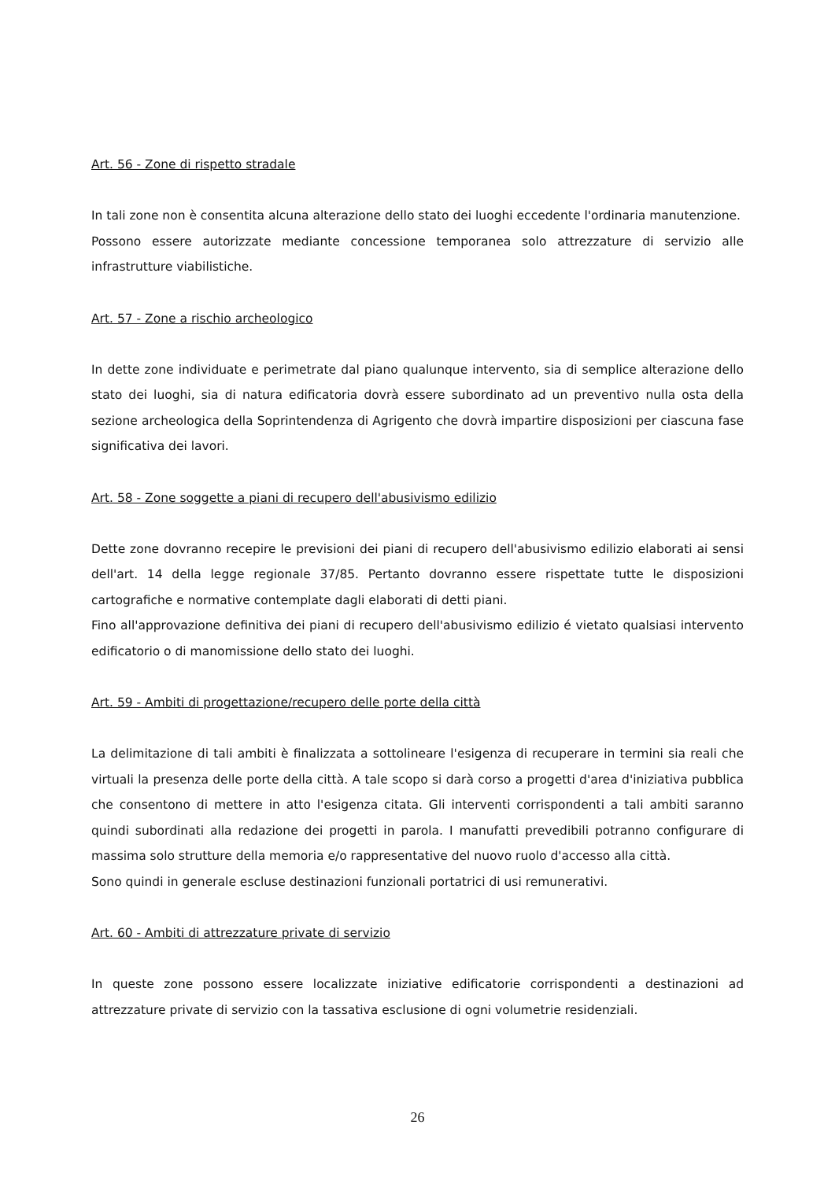Art. 56 - Zone di rispetto stradale
In tali zone non è consentita alcuna alterazione dello stato dei luoghi eccedente l'ordinaria manutenzione.
Possono essere autorizzate mediante concessione temporanea solo attrezzature di servizio alle infrastrutture viabilistiche.
Art. 57 - Zone a rischio archeologico
In dette zone individuate e perimetrate dal piano qualunque intervento, sia di semplice alterazione dello stato dei luoghi, sia di natura edificatoria dovrà essere subordinato ad un preventivo nulla osta della sezione archeologica della Soprintendenza di Agrigento che dovrà impartire disposizioni per ciascuna fase significativa dei lavori.
Art. 58 - Zone soggette a piani di recupero dell'abusivismo edilizio
Dette zone dovranno recepire le previsioni dei piani di recupero dell'abusivismo edilizio elaborati ai sensi dell'art. 14 della legge regionale 37/85. Pertanto dovranno essere rispettate tutte le disposizioni cartografiche e normative contemplate dagli elaborati di detti piani.
Fino all'approvazione definitiva dei piani di recupero dell'abusivismo edilizio é vietato qualsiasi intervento edificatorio o di manomissione dello stato dei luoghi.
Art. 59 - Ambiti di progettazione/recupero delle porte della città
La delimitazione di tali ambiti è finalizzata a sottolineare l'esigenza di recuperare in termini sia reali che virtuali la presenza delle porte della città. A tale scopo si darà corso a progetti d'area d'iniziativa pubblica che consentono di mettere in atto l'esigenza citata. Gli interventi corrispondenti a tali ambiti saranno quindi subordinati alla redazione dei progetti in parola. I manufatti prevedibili potranno configurare di massima solo strutture della memoria e/o rappresentative del nuovo ruolo d'accesso alla città.
Sono quindi in generale escluse destinazioni funzionali portatrici di usi remunerativi.
Art. 60 - Ambiti di attrezzature private di servizio
In queste zone possono essere localizzate iniziative edificatorie corrispondenti a destinazioni ad attrezzature private di servizio con la tassativa esclusione di ogni volumetrie residenziali.
26